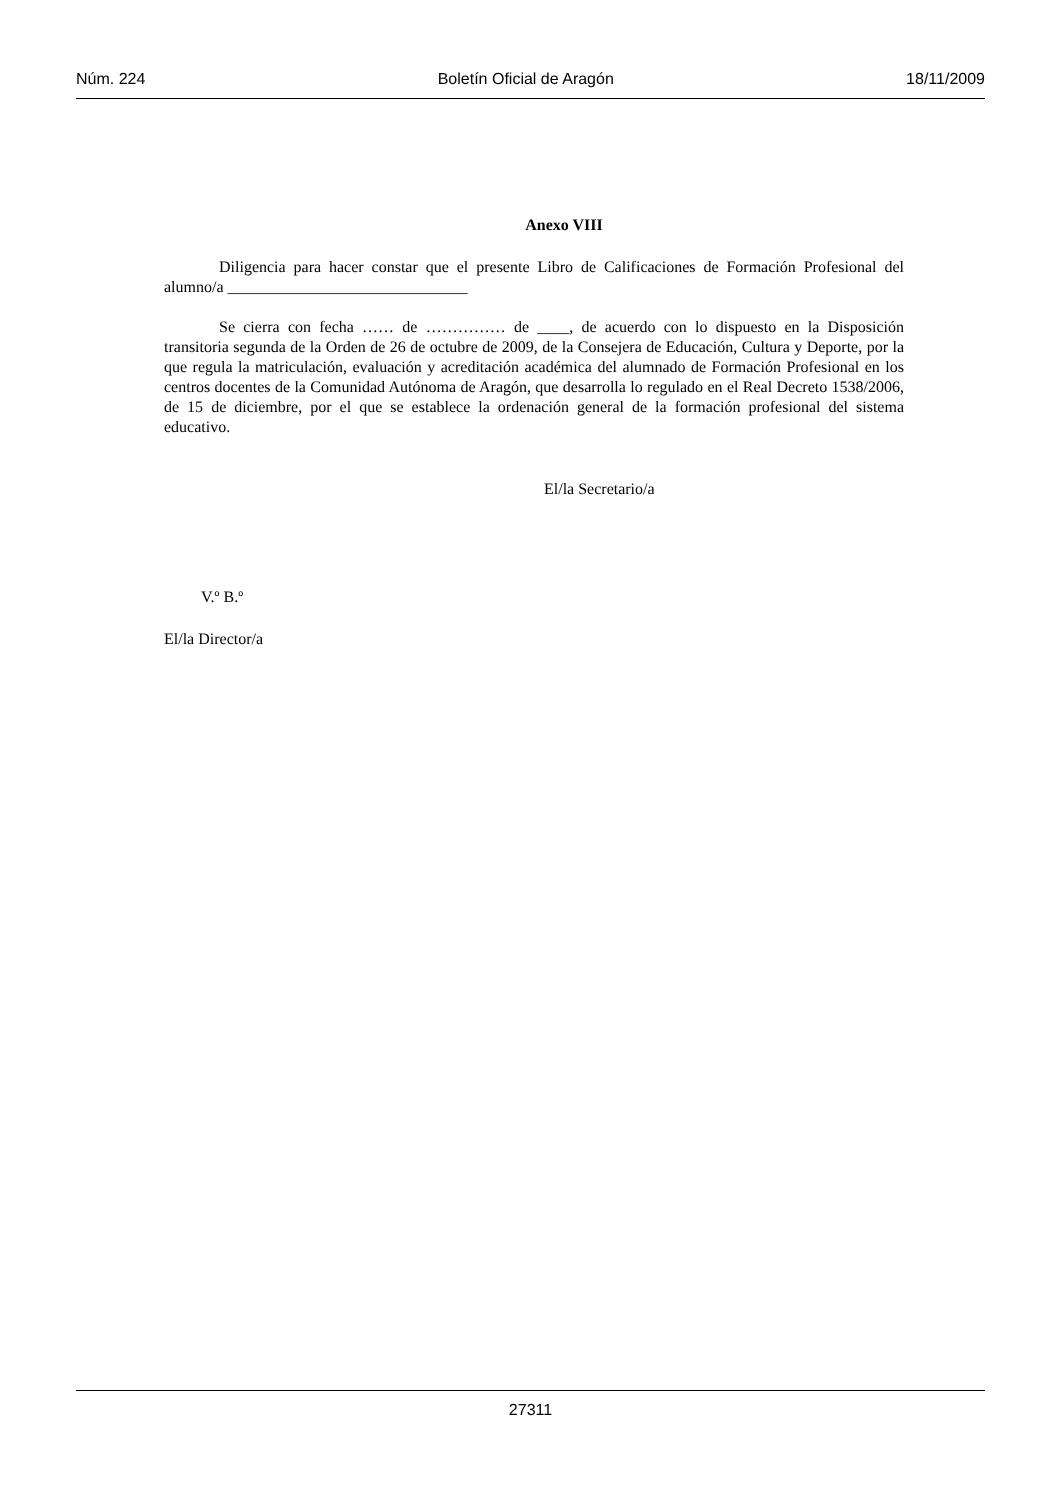Núm. 224 Boletín Oficial de Aragón 18/11/2009
Anexo VIII
Diligencia para hacer constar que el presente Libro de Calificaciones de Formación Profesional del alumno/a ______________________________
Se cierra con fecha …… de …………… de ____, de acuerdo con lo dispuesto en la Disposición transitoria segunda de la Orden de 26 de octubre de 2009, de la Consejera de Educación, Cultura y Deporte, por la que regula la matriculación, evaluación y acreditación académica del alumnado de Formación Profesional en los centros docentes de la Comunidad Autónoma de Aragón, que desarrolla lo regulado en el Real Decreto 1538/2006, de 15 de diciembre, por el que se establece la ordenación general de la formación profesional del sistema educativo.
El/la Secretario/a
V.º B.º
El/la Director/a
27311